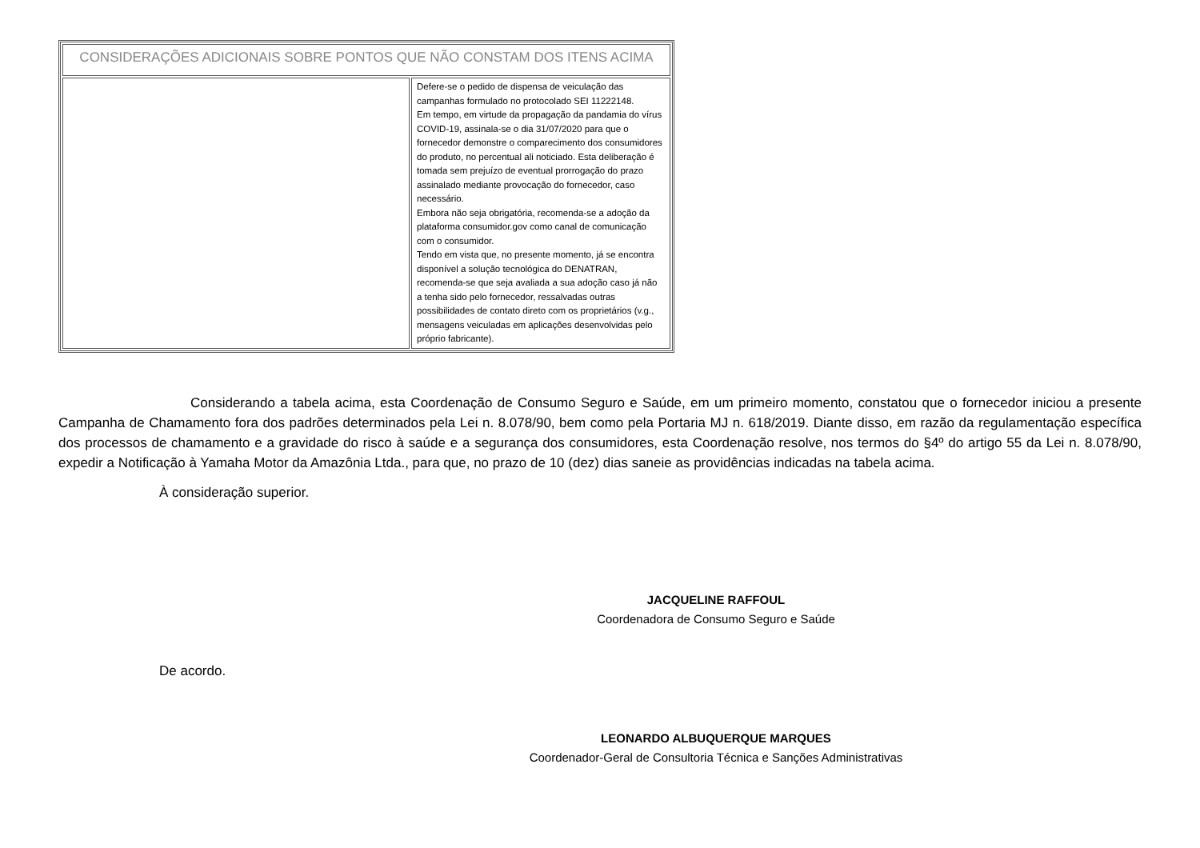| CONSIDERAÇÕES ADICIONAIS SOBRE PONTOS QUE NÃO CONSTAM DOS ITENS ACIMA | |
| | Defere-se o pedido de dispensa de veiculação das campanhas formulado no protocolado SEI 11222148. Em tempo, em virtude da propagação da pandamia do vírus COVID-19, assinala-se o dia 31/07/2020 para que o fornecedor demonstre o comparecimento dos consumidores do produto, no percentual ali noticiado. Esta deliberação é tomada sem prejuízo de eventual prorrogação do prazo assinalado mediante provocação do fornecedor, caso necessário. Embora não seja obrigatória, recomenda-se a adoção da plataforma consumidor.gov como canal de comunicação com o consumidor. Tendo em vista que, no presente momento, já se encontra disponível a solução tecnológica do DENATRAN, recomenda-se que seja avaliada a sua adoção caso já não a tenha sido pelo fornecedor, ressalvadas outras possibilidades de contato direto com os proprietários (v.g., mensagens veiculadas em aplicações desenvolvidas pelo próprio fabricante). |
Considerando a tabela acima, esta Coordenação de Consumo Seguro e Saúde, em um primeiro momento, constatou que o fornecedor iniciou a presente Campanha de Chamamento fora dos padrões determinados pela Lei n. 8.078/90, bem como pela Portaria MJ n. 618/2019. Diante disso, em razão da regulamentação específica dos processos de chamamento e a gravidade do risco à saúde e a segurança dos consumidores, esta Coordenação resolve, nos termos do §4º do artigo 55 da Lei n. 8.078/90, expedir a Notificação à Yamaha Motor da Amazônia Ltda., para que, no prazo de 10 (dez) dias saneie as providências indicadas na tabela acima.
À consideração superior.
JACQUELINE RAFFOUL
Coordenadora de Consumo Seguro e Saúde
De acordo.
LEONARDO ALBUQUERQUE MARQUES
Coordenador-Geral de Consultoria Técnica e Sanções Administrativas